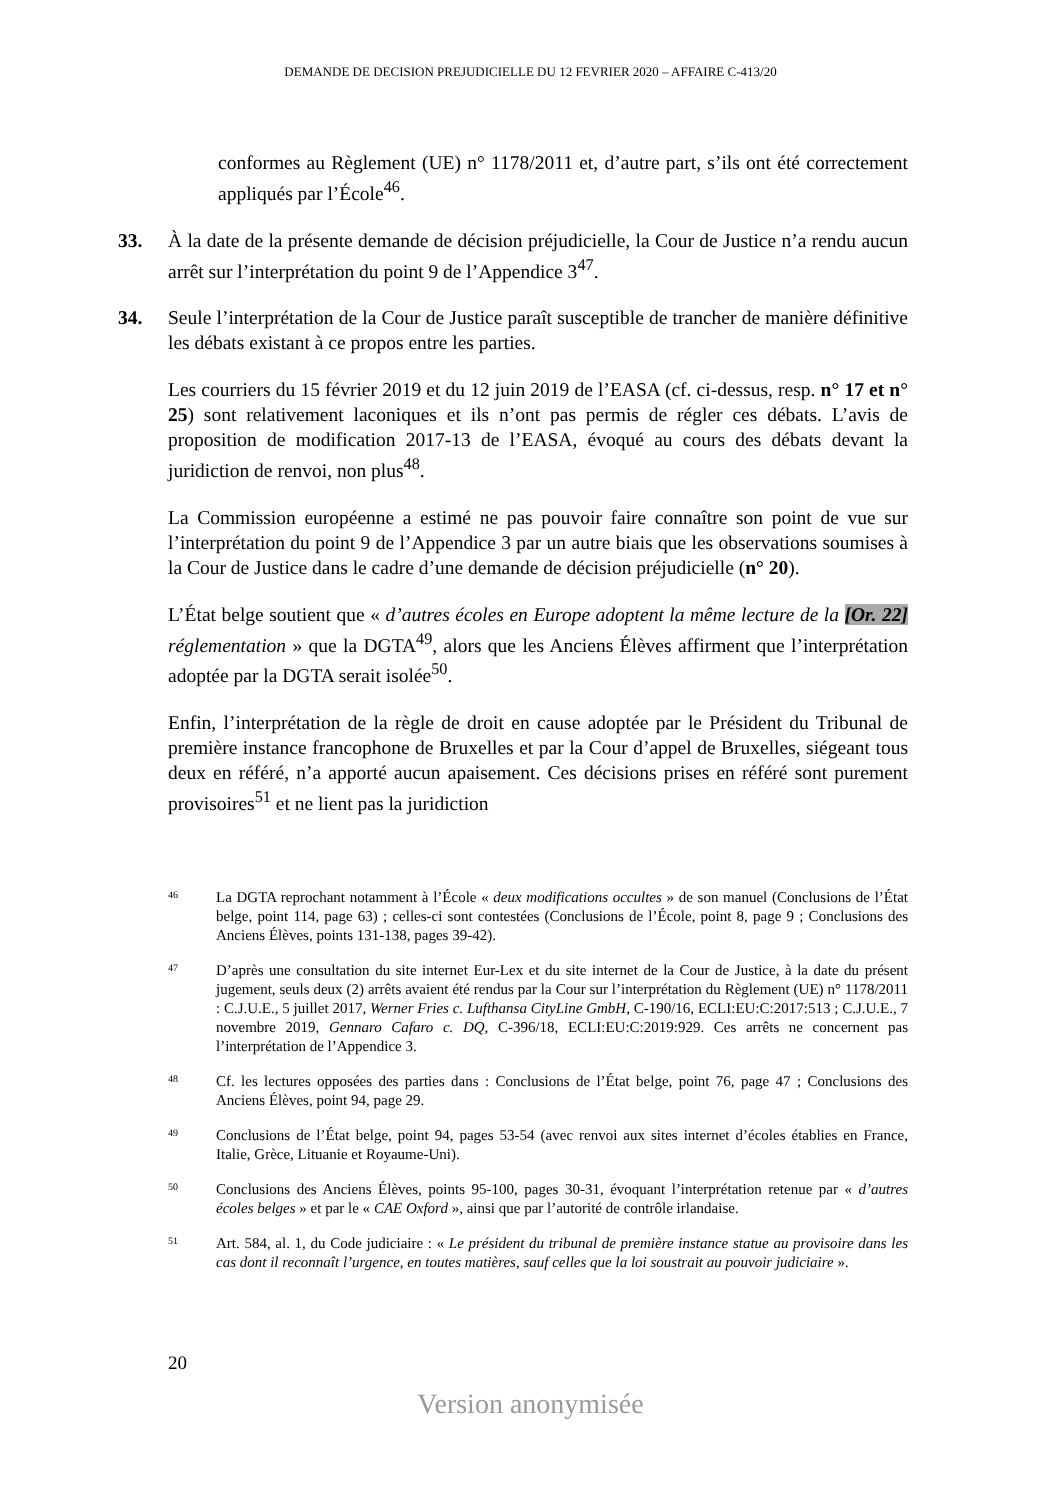DEMANDE DE DECISION PREJUDICIELLE DU 12 FEVRIER 2020 – AFFAIRE C-413/20
conformes au Règlement (UE) n° 1178/2011 et, d’autre part, s’ils ont été correctement appliqués par l’École<sup>46</sup>.
33. À la date de la présente demande de décision préjudicielle, la Cour de Justice n’a rendu aucun arrêt sur l’interprétation du point 9 de l’Appendice 3<sup>47</sup>.
34. Seule l’interprétation de la Cour de Justice paraît susceptible de trancher de manière définitive les débats existant à ce propos entre les parties.
Les courriers du 15 février 2019 et du 12 juin 2019 de l’EASA (cf. ci-dessus, resp. n° 17 et n° 25) sont relativement laconiques et ils n’ont pas permis de régler ces débats. L’avis de proposition de modification 2017-13 de l’EASA, évoqué au cours des débats devant la juridiction de renvoi, non plus<sup>48</sup>.
La Commission européenne a estimé ne pas pouvoir faire connaître son point de vue sur l’interprétation du point 9 de l’Appendice 3 par un autre biais que les observations soumises à la Cour de Justice dans le cadre d’une demande de décision préjudicielle (n° 20).
L’État belge soutient que « d’autres écoles en Europe adoptent la même lecture de la [Or. 22] réglementation » que la DGTA<sup>49</sup>, alors que les Anciens Élèves affirment que l’interprétation adoptée par la DGTA serait isolée<sup>50</sup>.
Enfin, l’interprétation de la règle de droit en cause adoptée par le Président du Tribunal de première instance francophone de Bruxelles et par la Cour d’appel de Bruxelles, siégeant tous deux en référé, n’a apporté aucun apaisement. Ces décisions prises en référé sont purement provisoires<sup>51</sup> et ne lient pas la juridiction
46
La DGTA reprochant notamment à l’École « deux modifications occultes » de son manuel (Conclusions de l’État belge, point 114, page 63) ; celles-ci sont contestées (Conclusions de l’École, point 8, page 9 ; Conclusions des Anciens Élèves, points 131-138, pages 39-42).
47
D’après une consultation du site internet Eur-Lex et du site internet de la Cour de Justice, à la date du présent jugement, seuls deux (2) arrêts avaient été rendus par la Cour sur l’interprétation du Règlement (UE) n° 1178/2011 : C.J.U.E., 5 juillet 2017, Werner Fries c. Lufthansa CityLine GmbH, C-190/16, ECLI:EU:C:2017:513 ; C.J.U.E., 7 novembre 2019, Gennaro Cafaro c. DQ, C-396/18, ECLI:EU:C:2019:929. Ces arrêts ne concernent pas l’interprétation de l’Appendice 3.
48
Cf. les lectures opposées des parties dans : Conclusions de l’État belge, point 76, page 47 ; Conclusions des Anciens Élèves, point 94, page 29.
49
Conclusions de l’État belge, point 94, pages 53-54 (avec renvoi aux sites internet d’écoles établies en France, Italie, Grèce, Lituanie et Royaume-Uni).
50
Conclusions des Anciens Élèves, points 95-100, pages 30-31, évoquant l’interprétation retenue par « d’autres écoles belges » et par le « CAE Oxford », ainsi que par l’autorité de contrôle irlandaise.
51
Art. 584, al. 1, du Code judiciaire : « Le président du tribunal de première instance statue au provisoire dans les cas dont il reconnaît l’urgence, en toutes matières, sauf celles que la loi soustrait au pouvoir judiciaire ».
20
Version anonymisée